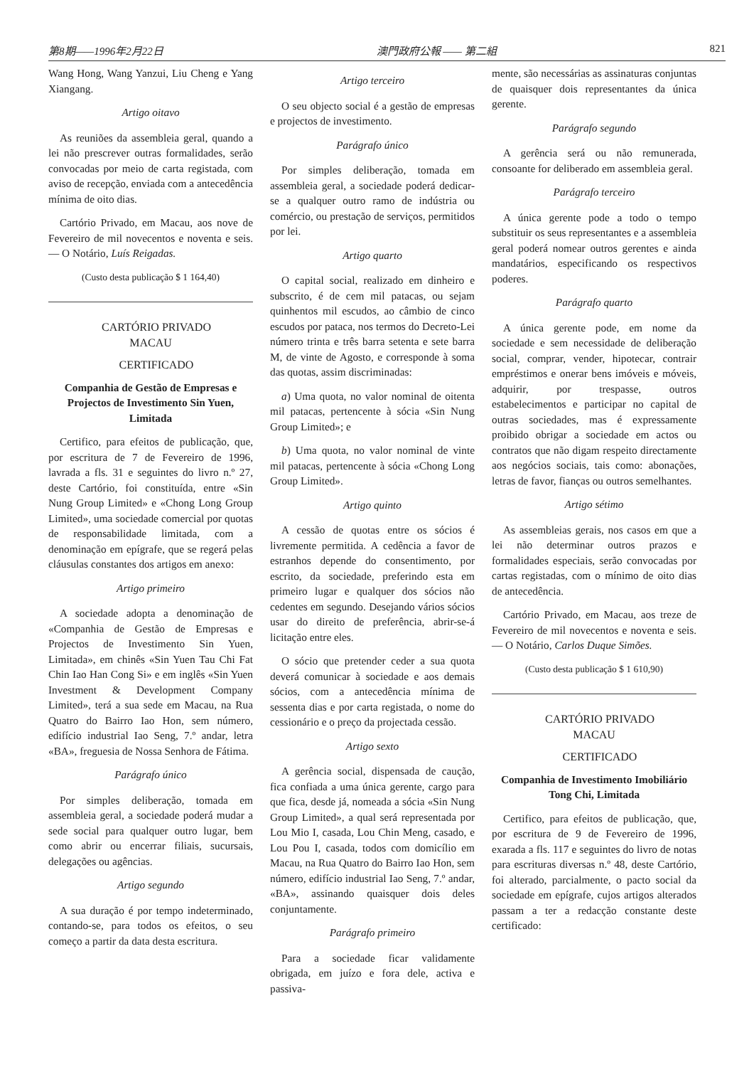第8期——1996年2月22日 澳門政府公報 —— 第二組 821
Wang Hong, Wang Yanzui, Liu Cheng e Yang Xiangang.
Artigo oitavo
As reuniões da assembleia geral, quando a lei não prescrever outras formalidades, serão convocadas por meio de carta registada, com aviso de recepção, enviada com a antecedência mínima de oito dias.
Cartório Privado, em Macau, aos nove de Fevereiro de mil novecentos e noventa e seis. — O Notário, Luís Reigadas.
(Custo desta publicação $ 1 164,40)
CARTÓRIO PRIVADO
MACAU
CERTIFICADO
Companhia de Gestão de Empresas e Projectos de Investimento Sin Yuen, Limitada
Certifico, para efeitos de publicação, que, por escritura de 7 de Fevereiro de 1996, lavrada a fls. 31 e seguintes do livro n.º 27, deste Cartório, foi constituída, entre «Sin Nung Group Limited» e «Chong Long Group Limited», uma sociedade comercial por quotas de responsabilidade limitada, com a denominação em epígrafe, que se regerá pelas cláusulas constantes dos artigos em anexo:
Artigo primeiro
A sociedade adopta a denominação de «Companhia de Gestão de Empresas e Projectos de Investimento Sin Yuen, Limitada», em chinês «Sin Yuen Tau Chi Fat Chin Iao Han Cong Si» e em inglês «Sin Yuen Investment & Development Company Limited», terá a sua sede em Macau, na Rua Quatro do Bairro Iao Hon, sem número, edifício industrial Iao Seng, 7.º andar, letra «BA», freguesia de Nossa Senhora de Fátima.
Parágrafo único
Por simples deliberação, tomada em assembleia geral, a sociedade poderá mudar a sede social para qualquer outro lugar, bem como abrir ou encerrar filiais, sucursais, delegações ou agências.
Artigo segundo
A sua duração é por tempo indeterminado, contando-se, para todos os efeitos, o seu começo a partir da data desta escritura.
Artigo terceiro
O seu objecto social é a gestão de empresas e projectos de investimento.
Parágrafo único
Por simples deliberação, tomada em assembleia geral, a sociedade poderá dedicar-se a qualquer outro ramo de indústria ou comércio, ou prestação de serviços, permitidos por lei.
Artigo quarto
O capital social, realizado em dinheiro e subscrito, é de cem mil patacas, ou sejam quinhentos mil escudos, ao câmbio de cinco escudos por pataca, nos termos do Decreto-Lei número trinta e três barra setenta e sete barra M, de vinte de Agosto, e corresponde à soma das quotas, assim discriminadas:
a) Uma quota, no valor nominal de oitenta mil patacas, pertencente à sócia «Sin Nung Group Limited»; e
b) Uma quota, no valor nominal de vinte mil patacas, pertencente à sócia «Chong Long Group Limited».
Artigo quinto
A cessão de quotas entre os sócios é livremente permitida. A cedência a favor de estranhos depende do consentimento, por escrito, da sociedade, preferindo esta em primeiro lugar e qualquer dos sócios não cedentes em segundo. Desejando vários sócios usar do direito de preferência, abrir-se-á licitação entre eles.
O sócio que pretender ceder a sua quota deverá comunicar à sociedade e aos demais sócios, com a antecedência mínima de sessenta dias e por carta registada, o nome do cessionário e o preço da projectada cessão.
Artigo sexto
A gerência social, dispensada de caução, fica confiada a uma única gerente, cargo para que fica, desde já, nomeada a sócia «Sin Nung Group Limited», a qual será representada por Lou Mio I, casada, Lou Chin Meng, casado, e Lou Pou I, casada, todos com domicílio em Macau, na Rua Quatro do Bairro Iao Hon, sem número, edifício industrial Iao Seng, 7.º andar, «BA», assinando quaisquer dois deles conjuntamente.
Parágrafo primeiro
Para a sociedade ficar validamente obrigada, em juízo e fora dele, activa e passiva-
mente, são necessárias as assinaturas conjuntas de quaisquer dois representantes da única gerente.
Parágrafo segundo
A gerência será ou não remunerada, consoante for deliberado em assembleia geral.
Parágrafo terceiro
A única gerente pode a todo o tempo substituir os seus representantes e a assembleia geral poderá nomear outros gerentes e ainda mandatários, especificando os respectivos poderes.
Parágrafo quarto
A única gerente pode, em nome da sociedade e sem necessidade de deliberação social, comprar, vender, hipotecar, contrair empréstimos e onerar bens imóveis e móveis, adquirir, por trespasse, outros estabelecimentos e participar no capital de outras sociedades, mas é expressamente proibido obrigar a sociedade em actos ou contratos que não digam respeito directamente aos negócios sociais, tais como: abonações, letras de favor, fianças ou outros semelhantes.
Artigo sétimo
As assembleias gerais, nos casos em que a lei não determinar outros prazos e formalidades especiais, serão convocadas por cartas registadas, com o mínimo de oito dias de antecedência.
Cartório Privado, em Macau, aos treze de Fevereiro de mil novecentos e noventa e seis. — O Notário, Carlos Duque Simões.
(Custo desta publicação $ 1 610,90)
CARTÓRIO PRIVADO
MACAU
CERTIFICADO
Companhia de Investimento Imobiliário Tong Chi, Limitada
Certifico, para efeitos de publicação, que, por escritura de 9 de Fevereiro de 1996, exarada a fls. 117 e seguintes do livro de notas para escrituras diversas n.º 48, deste Cartório, foi alterado, parcialmente, o pacto social da sociedade em epígrafe, cujos artigos alterados passam a ter a redacção constante deste certificado: